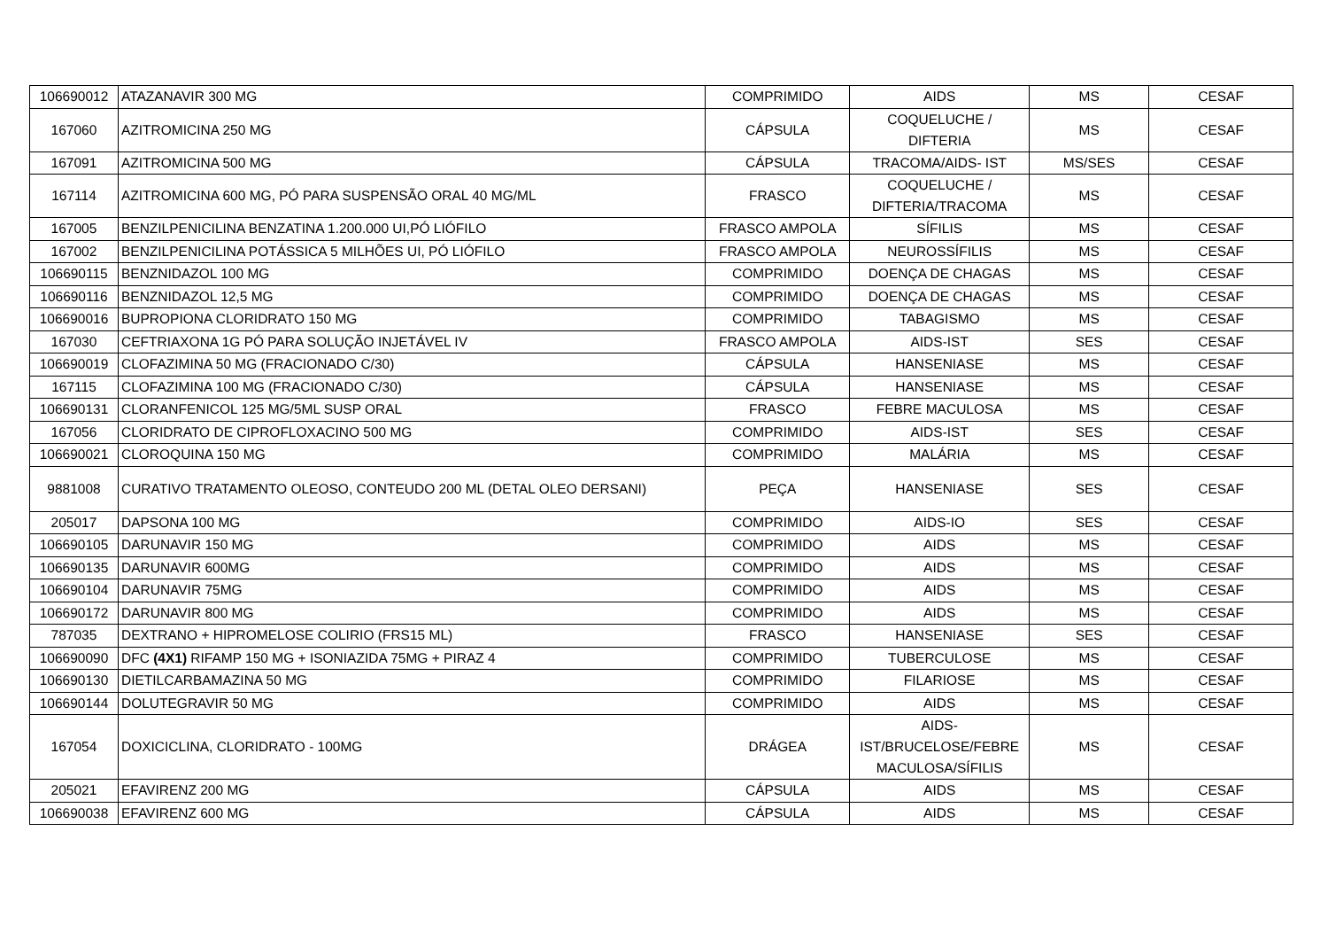| 106690012 | ATAZANAVIR 300 MG | COMPRIMIDO | AIDS | MS | CESAF |
| 167060 | AZITROMICINA 250 MG | CÁPSULA | COQUELUCHE / DIFTERIA | MS | CESAF |
| 167091 | AZITROMICINA 500 MG | CÁPSULA | TRACOMA/AIDS- IST | MS/SES | CESAF |
| 167114 | AZITROMICINA 600 MG, PÓ PARA SUSPENSÃO ORAL 40 MG/ML | FRASCO | COQUELUCHE / DIFTERIA/TRACOMA | MS | CESAF |
| 167005 | BENZILPENICILINA BENZATINA 1.200.000 UI,PÓ LIÓFILO | FRASCO AMPOLA | SÍFILIS | MS | CESAF |
| 167002 | BENZILPENICILINA POTÁSSICA 5 MILHÕES UI, PÓ LIÓFILO | FRASCO AMPOLA | NEUROSSÍFILIS | MS | CESAF |
| 106690115 | BENZNIDAZOL 100 MG | COMPRIMIDO | DOENÇA DE CHAGAS | MS | CESAF |
| 106690116 | BENZNIDAZOL 12,5 MG | COMPRIMIDO | DOENÇA DE CHAGAS | MS | CESAF |
| 106690016 | BUPROPIONA CLORIDRATO 150 MG | COMPRIMIDO | TABAGISMO | MS | CESAF |
| 167030 | CEFTRIAXONA 1G PÓ PARA SOLUÇÃO INJETÁVEL IV | FRASCO AMPOLA | AIDS-IST | SES | CESAF |
| 106690019 | CLOFAZIMINA 50 MG (FRACIONADO C/30) | CÁPSULA | HANSENIASE | MS | CESAF |
| 167115 | CLOFAZIMINA 100 MG (FRACIONADO C/30) | CÁPSULA | HANSENIASE | MS | CESAF |
| 106690131 | CLORANFENICOL 125 MG/5ML SUSP ORAL | FRASCO | FEBRE MACULOSA | MS | CESAF |
| 167056 | CLORIDRATO DE CIPROFLOXACINO 500 MG | COMPRIMIDO | AIDS-IST | SES | CESAF |
| 106690021 | CLOROQUINA 150 MG | COMPRIMIDO | MALÁRIA | MS | CESAF |
| 9881008 | CURATIVO TRATAMENTO OLEOSO, CONTEUDO 200 ML (DETAL OLEO DERSANI) | PEÇA | HANSENIASE | SES | CESAF |
| 205017 | DAPSONA 100 MG | COMPRIMIDO | AIDS-IO | SES | CESAF |
| 106690105 | DARUNAVIR 150 MG | COMPRIMIDO | AIDS | MS | CESAF |
| 106690135 | DARUNAVIR 600MG | COMPRIMIDO | AIDS | MS | CESAF |
| 106690104 | DARUNAVIR 75MG | COMPRIMIDO | AIDS | MS | CESAF |
| 106690172 | DARUNAVIR 800 MG | COMPRIMIDO | AIDS | MS | CESAF |
| 787035 | DEXTRANO + HIPROMELOSE COLIRIO (FRS15 ML) | FRASCO | HANSENIASE | SES | CESAF |
| 106690090 | DFC (4X1) RIFAMP 150 MG + ISONIAZIDA 75MG + PIRAZ 4 | COMPRIMIDO | TUBERCULOSE | MS | CESAF |
| 106690130 | DIETILCARBAMAZINA 50 MG | COMPRIMIDO | FILARIOSE | MS | CESAF |
| 106690144 | DOLUTEGRAVIR 50 MG | COMPRIMIDO | AIDS | MS | CESAF |
| 167054 | DOXICICLINA, CLORIDRATO - 100MG | DRÁGEA | AIDS- IST/BRUCELOSE/FEBRE MACULOSA/SÍFILIS | MS | CESAF |
| 205021 | EFAVIRENZ 200 MG | CÁPSULA | AIDS | MS | CESAF |
| 106690038 | EFAVIRENZ 600 MG | CÁPSULA | AIDS | MS | CESAF |